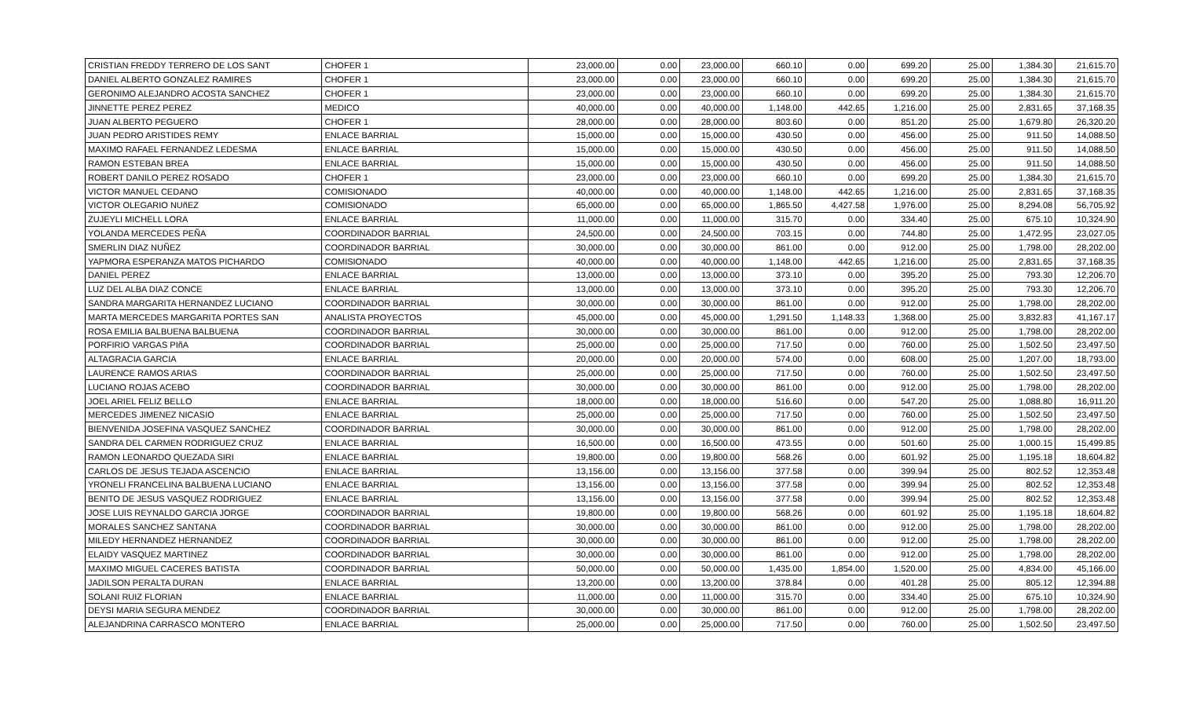| CRISTIAN FREDDY TERRERO DE LOS SANT | CHOFER 1 | 23,000.00 | 0.00 | 23,000.00 | 660.10 | 0.00 | 699.20 | 25.00 | 1,384.30 | 21,615.70 |
| DANIEL ALBERTO GONZALEZ RAMIRES | CHOFER 1 | 23,000.00 | 0.00 | 23,000.00 | 660.10 | 0.00 | 699.20 | 25.00 | 1,384.30 | 21,615.70 |
| GERONIMO ALEJANDRO ACOSTA SANCHEZ | CHOFER 1 | 23,000.00 | 0.00 | 23,000.00 | 660.10 | 0.00 | 699.20 | 25.00 | 1,384.30 | 21,615.70 |
| JINNETTE PEREZ PEREZ | MEDICO | 40,000.00 | 0.00 | 40,000.00 | 1,148.00 | 442.65 | 1,216.00 | 25.00 | 2,831.65 | 37,168.35 |
| JUAN ALBERTO PEGUERO | CHOFER 1 | 28,000.00 | 0.00 | 28,000.00 | 803.60 | 0.00 | 851.20 | 25.00 | 1,679.80 | 26,320.20 |
| JUAN PEDRO ARISTIDES REMY | ENLACE BARRIAL | 15,000.00 | 0.00 | 15,000.00 | 430.50 | 0.00 | 456.00 | 25.00 | 911.50 | 14,088.50 |
| MAXIMO RAFAEL FERNANDEZ LEDESMA | ENLACE BARRIAL | 15,000.00 | 0.00 | 15,000.00 | 430.50 | 0.00 | 456.00 | 25.00 | 911.50 | 14,088.50 |
| RAMON ESTEBAN BREA | ENLACE BARRIAL | 15,000.00 | 0.00 | 15,000.00 | 430.50 | 0.00 | 456.00 | 25.00 | 911.50 | 14,088.50 |
| ROBERT DANILO PEREZ ROSADO | CHOFER 1 | 23,000.00 | 0.00 | 23,000.00 | 660.10 | 0.00 | 699.20 | 25.00 | 1,384.30 | 21,615.70 |
| VICTOR MANUEL CEDANO | COMISIONADO | 40,000.00 | 0.00 | 40,000.00 | 1,148.00 | 442.65 | 1,216.00 | 25.00 | 2,831.65 | 37,168.35 |
| VICTOR OLEGARIO NUñEZ | COMISIONADO | 65,000.00 | 0.00 | 65,000.00 | 1,865.50 | 4,427.58 | 1,976.00 | 25.00 | 8,294.08 | 56,705.92 |
| ZUJEYLI MICHELL LORA | ENLACE BARRIAL | 11,000.00 | 0.00 | 11,000.00 | 315.70 | 0.00 | 334.40 | 25.00 | 675.10 | 10,324.90 |
| YOLANDA MERCEDES PEÑA | COORDINADOR BARRIAL | 24,500.00 | 0.00 | 24,500.00 | 703.15 | 0.00 | 744.80 | 25.00 | 1,472.95 | 23,027.05 |
| SMERLIN DIAZ NUÑEZ | COORDINADOR BARRIAL | 30,000.00 | 0.00 | 30,000.00 | 861.00 | 0.00 | 912.00 | 25.00 | 1,798.00 | 28,202.00 |
| YAPMORA ESPERANZA MATOS PICHARDO | COMISIONADO | 40,000.00 | 0.00 | 40,000.00 | 1,148.00 | 442.65 | 1,216.00 | 25.00 | 2,831.65 | 37,168.35 |
| DANIEL PEREZ | ENLACE BARRIAL | 13,000.00 | 0.00 | 13,000.00 | 373.10 | 0.00 | 395.20 | 25.00 | 793.30 | 12,206.70 |
| LUZ DEL ALBA DIAZ CONCE | ENLACE BARRIAL | 13,000.00 | 0.00 | 13,000.00 | 373.10 | 0.00 | 395.20 | 25.00 | 793.30 | 12,206.70 |
| SANDRA MARGARITA HERNANDEZ LUCIANO | COORDINADOR BARRIAL | 30,000.00 | 0.00 | 30,000.00 | 861.00 | 0.00 | 912.00 | 25.00 | 1,798.00 | 28,202.00 |
| MARTA MERCEDES MARGARITA PORTES SAN | ANALISTA PROYECTOS | 45,000.00 | 0.00 | 45,000.00 | 1,291.50 | 1,148.33 | 1,368.00 | 25.00 | 3,832.83 | 41,167.17 |
| ROSA EMILIA BALBUENA BALBUENA | COORDINADOR BARRIAL | 30,000.00 | 0.00 | 30,000.00 | 861.00 | 0.00 | 912.00 | 25.00 | 1,798.00 | 28,202.00 |
| PORFIRIO VARGAS PIñA | COORDINADOR BARRIAL | 25,000.00 | 0.00 | 25,000.00 | 717.50 | 0.00 | 760.00 | 25.00 | 1,502.50 | 23,497.50 |
| ALTAGRACIA GARCIA | ENLACE BARRIAL | 20,000.00 | 0.00 | 20,000.00 | 574.00 | 0.00 | 608.00 | 25.00 | 1,207.00 | 18,793.00 |
| LAURENCE RAMOS ARIAS | COORDINADOR BARRIAL | 25,000.00 | 0.00 | 25,000.00 | 717.50 | 0.00 | 760.00 | 25.00 | 1,502.50 | 23,497.50 |
| LUCIANO ROJAS ACEBO | COORDINADOR BARRIAL | 30,000.00 | 0.00 | 30,000.00 | 861.00 | 0.00 | 912.00 | 25.00 | 1,798.00 | 28,202.00 |
| JOEL ARIEL FELIZ BELLO | ENLACE BARRIAL | 18,000.00 | 0.00 | 18,000.00 | 516.60 | 0.00 | 547.20 | 25.00 | 1,088.80 | 16,911.20 |
| MERCEDES JIMENEZ NICASIO | ENLACE BARRIAL | 25,000.00 | 0.00 | 25,000.00 | 717.50 | 0.00 | 760.00 | 25.00 | 1,502.50 | 23,497.50 |
| BIENVENIDA JOSEFINA VASQUEZ SANCHEZ | COORDINADOR BARRIAL | 30,000.00 | 0.00 | 30,000.00 | 861.00 | 0.00 | 912.00 | 25.00 | 1,798.00 | 28,202.00 |
| SANDRA DEL CARMEN RODRIGUEZ CRUZ | ENLACE BARRIAL | 16,500.00 | 0.00 | 16,500.00 | 473.55 | 0.00 | 501.60 | 25.00 | 1,000.15 | 15,499.85 |
| RAMON LEONARDO QUEZADA SIRI | ENLACE BARRIAL | 19,800.00 | 0.00 | 19,800.00 | 568.26 | 0.00 | 601.92 | 25.00 | 1,195.18 | 18,604.82 |
| CARLOS DE JESUS TEJADA ASCENCIO | ENLACE BARRIAL | 13,156.00 | 0.00 | 13,156.00 | 377.58 | 0.00 | 399.94 | 25.00 | 802.52 | 12,353.48 |
| YRONELI FRANCELINA BALBUENA LUCIANO | ENLACE BARRIAL | 13,156.00 | 0.00 | 13,156.00 | 377.58 | 0.00 | 399.94 | 25.00 | 802.52 | 12,353.48 |
| BENITO DE JESUS VASQUEZ RODRIGUEZ | ENLACE BARRIAL | 13,156.00 | 0.00 | 13,156.00 | 377.58 | 0.00 | 399.94 | 25.00 | 802.52 | 12,353.48 |
| JOSE LUIS REYNALDO GARCIA JORGE | COORDINADOR BARRIAL | 19,800.00 | 0.00 | 19,800.00 | 568.26 | 0.00 | 601.92 | 25.00 | 1,195.18 | 18,604.82 |
| MORALES SANCHEZ SANTANA | COORDINADOR BARRIAL | 30,000.00 | 0.00 | 30,000.00 | 861.00 | 0.00 | 912.00 | 25.00 | 1,798.00 | 28,202.00 |
| MILEDY HERNANDEZ HERNANDEZ | COORDINADOR BARRIAL | 30,000.00 | 0.00 | 30,000.00 | 861.00 | 0.00 | 912.00 | 25.00 | 1,798.00 | 28,202.00 |
| ELAIDY VASQUEZ MARTINEZ | COORDINADOR BARRIAL | 30,000.00 | 0.00 | 30,000.00 | 861.00 | 0.00 | 912.00 | 25.00 | 1,798.00 | 28,202.00 |
| MAXIMO MIGUEL CACERES BATISTA | COORDINADOR BARRIAL | 50,000.00 | 0.00 | 50,000.00 | 1,435.00 | 1,854.00 | 1,520.00 | 25.00 | 4,834.00 | 45,166.00 |
| JADILSON PERALTA DURAN | ENLACE BARRIAL | 13,200.00 | 0.00 | 13,200.00 | 378.84 | 0.00 | 401.28 | 25.00 | 805.12 | 12,394.88 |
| SOLANI RUIZ FLORIAN | ENLACE BARRIAL | 11,000.00 | 0.00 | 11,000.00 | 315.70 | 0.00 | 334.40 | 25.00 | 675.10 | 10,324.90 |
| DEYSI MARIA SEGURA MENDEZ | COORDINADOR BARRIAL | 30,000.00 | 0.00 | 30,000.00 | 861.00 | 0.00 | 912.00 | 25.00 | 1,798.00 | 28,202.00 |
| ALEJANDRINA CARRASCO MONTERO | ENLACE BARRIAL | 25,000.00 | 0.00 | 25,000.00 | 717.50 | 0.00 | 760.00 | 25.00 | 1,502.50 | 23,497.50 |